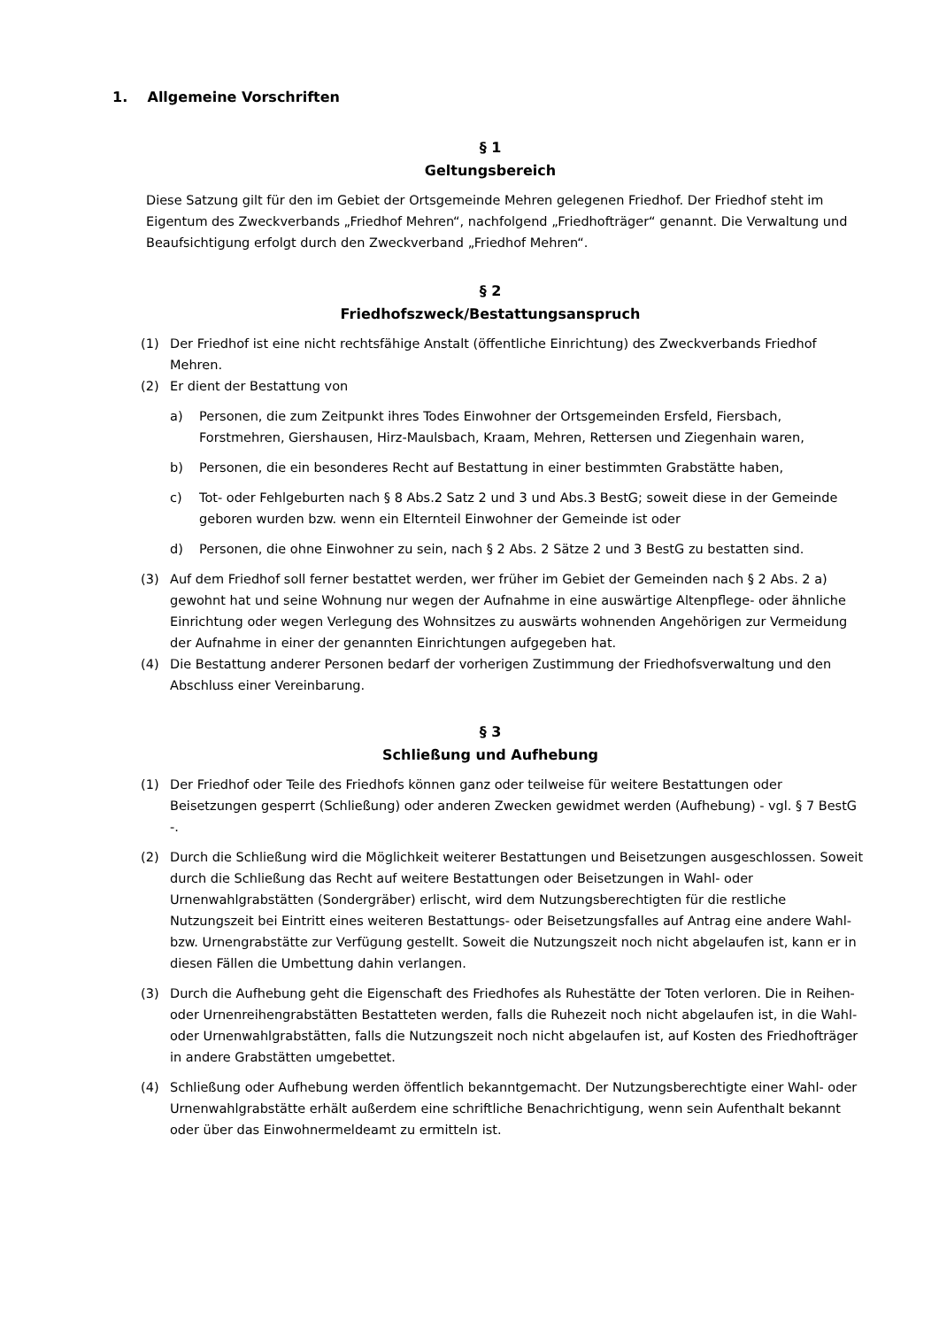1. Allgemeine Vorschriften
§ 1
Geltungsbereich
Diese Satzung gilt für den im Gebiet der Ortsgemeinde Mehren gelegenen Friedhof. Der Friedhof steht im Eigentum des Zweckverbands „Friedhof Mehren“, nachfolgend „Friedhofträger“ genannt. Die Verwaltung und Beaufsichtigung erfolgt durch den Zweckverband „Friedhof Mehren“.
§ 2
Friedhofszweck/Bestattungsanspruch
(1) Der Friedhof ist eine nicht rechtsfähige Anstalt (öffentliche Einrichtung) des Zweckverbands Friedhof Mehren.
(2) Er dient der Bestattung von
a) Personen, die zum Zeitpunkt ihres Todes Einwohner der Ortsgemeinden Ersfeld, Fiersbach, Forstmehren, Giershausen, Hirz-Maulsbach, Kraam, Mehren, Rettersen und Ziegenhain waren,
b) Personen, die ein besonderes Recht auf Bestattung in einer bestimmten Grabstätte haben,
c) Tot- oder Fehlgeburten nach § 8 Abs.2 Satz 2 und 3 und Abs.3 BestG; soweit diese in der Gemeinde geboren wurden bzw. wenn ein Elternteil Einwohner der Gemeinde ist oder
d) Personen, die ohne Einwohner zu sein, nach § 2 Abs. 2 Sätze 2 und 3 BestG zu bestatten sind.
(3) Auf dem Friedhof soll ferner bestattet werden, wer früher im Gebiet der Gemeinden nach § 2 Abs. 2 a) gewohnt hat und seine Wohnung nur wegen der Aufnahme in eine auswärtige Altenpflege- oder ähnliche Einrichtung oder wegen Verlegung des Wohnsitzes zu auswärts wohnenden Angehörigen zur Vermeidung der Aufnahme in einer der genannten Einrichtungen aufgegeben hat.
(4) Die Bestattung anderer Personen bedarf der vorherigen Zustimmung der Friedhofsverwaltung und den Abschluss einer Vereinbarung.
§ 3
Schließung und Aufhebung
(1) Der Friedhof oder Teile des Friedhofs können ganz oder teilweise für weitere Bestattungen oder Beisetzungen gesperrt (Schließung) oder anderen Zwecken gewidmet werden (Aufhebung) - vgl. § 7 BestG -.
(2) Durch die Schließung wird die Möglichkeit weiterer Bestattungen und Beisetzungen ausgeschlossen. Soweit durch die Schließung das Recht auf weitere Bestattungen oder Beisetzungen in Wahl- oder Urnenwahlgrabstätten (Sondergräber) erlischt, wird dem Nutzungsberechtigten für die restliche Nutzungszeit bei Eintritt eines weiteren Bestattungs- oder Beisetzungsfalles auf Antrag eine andere Wahl- bzw. Urnengrabstätte zur Verfügung gestellt. Soweit die Nutzungszeit noch nicht abgelaufen ist, kann er in diesen Fällen die Umbettung dahin verlangen.
(3) Durch die Aufhebung geht die Eigenschaft des Friedhofes als Ruhestätte der Toten verloren. Die in Reihen- oder Urnenreihengrabstätten Bestatteten werden, falls die Ruhezeit noch nicht abgelaufen ist, in die Wahl- oder Urnenwahlgrabstätten, falls die Nutzungszeit noch nicht abgelaufen ist, auf Kosten des Friedhofträger in andere Grabstätten umgebettet.
(4) Schließung oder Aufhebung werden öffentlich bekanntgemacht. Der Nutzungsberechtigte einer Wahl- oder Urnenwahlgrabstätte erhält außerdem eine schriftliche Benachrichtigung, wenn sein Aufenthalt bekannt oder über das Einwohnermeldeamt zu ermitteln ist.